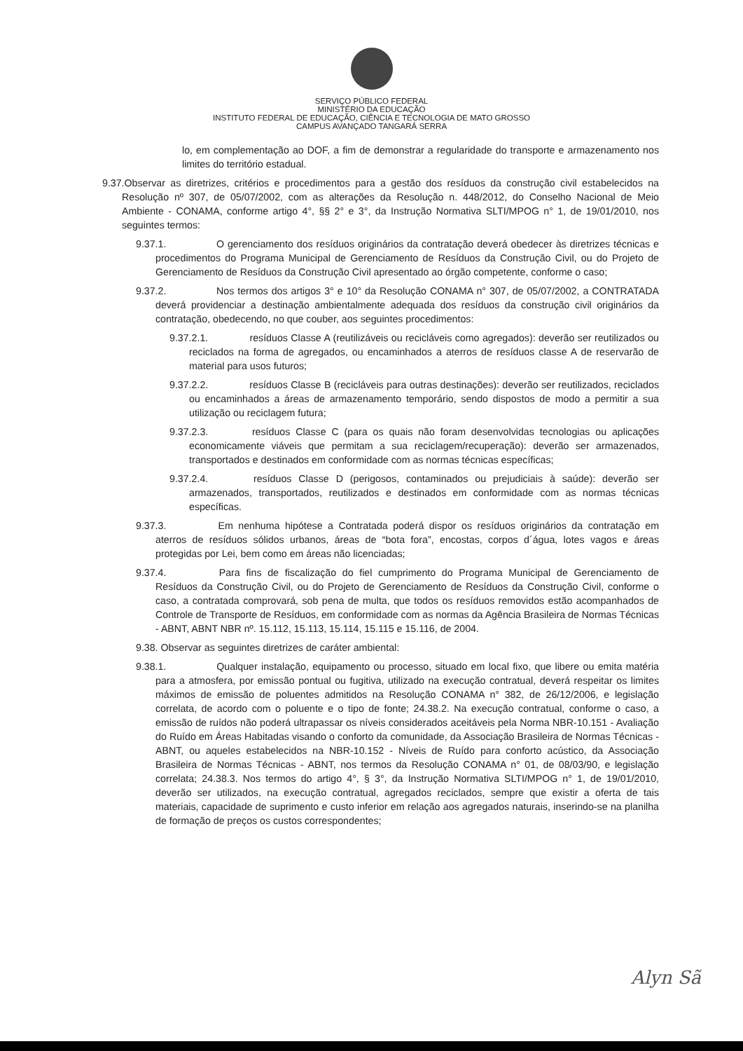SERVIÇO PÚBLICO FEDERAL
MINISTÉRIO DA EDUCAÇÃO
INSTITUTO FEDERAL DE EDUCAÇÃO, CIÊNCIA E TECNOLOGIA DE MATO GROSSO
CAMPUS AVANÇADO TANGARÁ SERRA
lo, em complementação ao DOF, a fim de demonstrar a regularidade do transporte e armazenamento nos limites do território estadual.
9.37.Observar as diretrizes, critérios e procedimentos para a gestão dos resíduos da construção civil estabelecidos na Resolução nº 307, de 05/07/2002, com as alterações da Resolução n. 448/2012, do Conselho Nacional de Meio Ambiente - CONAMA, conforme artigo 4°, §§ 2° e 3°, da Instrução Normativa SLTI/MPOG n° 1, de 19/01/2010, nos seguintes termos:
9.37.1. O gerenciamento dos resíduos originários da contratação deverá obedecer às diretrizes técnicas e procedimentos do Programa Municipal de Gerenciamento de Resíduos da Construção Civil, ou do Projeto de Gerenciamento de Resíduos da Construção Civil apresentado ao órgão competente, conforme o caso;
9.37.2. Nos termos dos artigos 3° e 10° da Resolução CONAMA n° 307, de 05/07/2002, a CONTRATADA deverá providenciar a destinação ambientalmente adequada dos resíduos da construção civil originários da contratação, obedecendo, no que couber, aos seguintes procedimentos:
9.37.2.1. resíduos Classe A (reutilizáveis ou recicláveis como agregados): deverão ser reutilizados ou reciclados na forma de agregados, ou encaminhados a aterros de resíduos classe A de reservarão de material para usos futuros;
9.37.2.2. resíduos Classe B (recicláveis para outras destinações): deverão ser reutilizados, reciclados ou encaminhados a áreas de armazenamento temporário, sendo dispostos de modo a permitir a sua utilização ou reciclagem futura;
9.37.2.3. resíduos Classe C (para os quais não foram desenvolvidas tecnologias ou aplicações economicamente viáveis que permitam a sua reciclagem/recuperação): deverão ser armazenados, transportados e destinados em conformidade com as normas técnicas específicas;
9.37.2.4. resíduos Classe D (perigosos, contaminados ou prejudiciais à saúde): deverão ser armazenados, transportados, reutilizados e destinados em conformidade com as normas técnicas específicas.
9.37.3. Em nenhuma hipótese a Contratada poderá dispor os resíduos originários da contratação em aterros de resíduos sólidos urbanos, áreas de “bota fora”, encostas, corpos d´água, lotes vagos e áreas protegidas por Lei, bem como em áreas não licenciadas;
9.37.4. Para fins de fiscalização do fiel cumprimento do Programa Municipal de Gerenciamento de Resíduos da Construção Civil, ou do Projeto de Gerenciamento de Resíduos da Construção Civil, conforme o caso, a contratada comprovará, sob pena de multa, que todos os resíduos removidos estão acompanhados de Controle de Transporte de Resíduos, em conformidade com as normas da Agência Brasileira de Normas Técnicas - ABNT, ABNT NBR nº. 15.112, 15.113, 15.114, 15.115 e 15.116, de 2004.
9.38. Observar as seguintes diretrizes de caráter ambiental:
9.38.1. Qualquer instalação, equipamento ou processo, situado em local fixo, que libere ou emita matéria para a atmosfera, por emissão pontual ou fugitiva, utilizado na execução contratual, deverá respeitar os limites máximos de emissão de poluentes admitidos na Resolução CONAMA n° 382, de 26/12/2006, e legislação correlata, de acordo com o poluente e o tipo de fonte; 24.38.2. Na execução contratual, conforme o caso, a emissão de ruídos não poderá ultrapassar os níveis considerados aceitáveis pela Norma NBR-10.151 - Avaliação do Ruído em Áreas Habitadas visando o conforto da comunidade, da Associação Brasileira de Normas Técnicas - ABNT, ou aqueles estabelecidos na NBR-10.152 - Níveis de Ruído para conforto acústico, da Associação Brasileira de Normas Técnicas - ABNT, nos termos da Resolução CONAMA n° 01, de 08/03/90, e legislação correlata; 24.38.3. Nos termos do artigo 4°, § 3°, da Instrução Normativa SLTI/MPOG n° 1, de 19/01/2010, deverão ser utilizados, na execução contratual, agregados reciclados, sempre que existir a oferta de tais materiais, capacidade de suprimento e custo inferior em relação aos agregados naturais, inserindo-se na planilha de formação de preços os custos correspondentes;
Alyn Sã